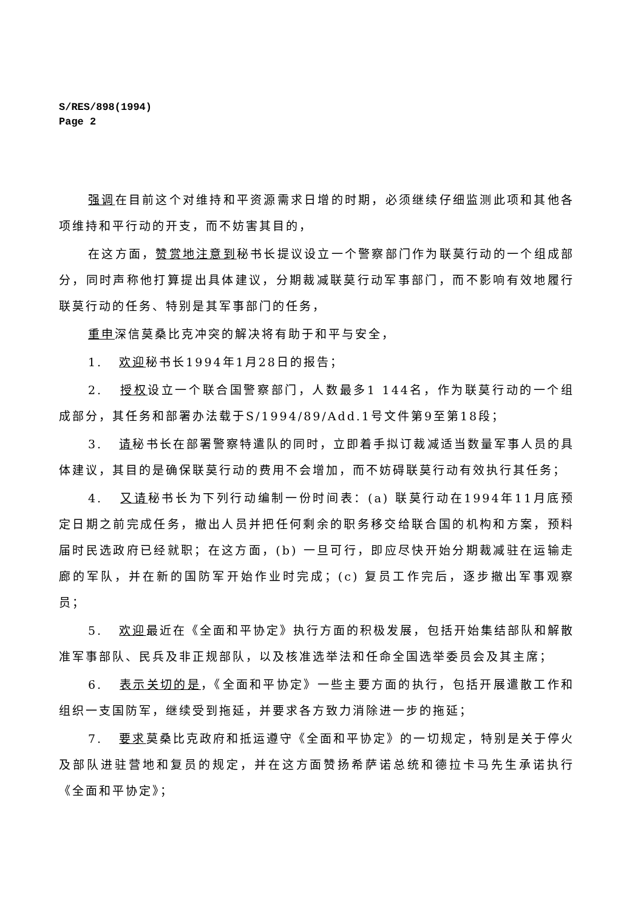S/RES/898(1994)
Page 2
强调在目前这个对维持和平资源需求日增的时期，必须继续仔细监测此项和其他各项维持和平行动的开支，而不妨害其目的，
在这方面，赞赏地注意到秘书长提议设立一个警察部门作为联莫行动的一个组成部分，同时声称他打算提出具体建议，分期裁减联莫行动军事部门，而不影响有效地履行联莫行动的任务、特别是其军事部门的任务，
重申深信莫桑比克冲突的解决将有助于和平与安全，
1. 欢迎秘书长1994年1月28日的报告；
2. 授权设立一个联合国警察部门，人数最多1 144名，作为联莫行动的一个组成部分，其任务和部署办法载于S/1994/89/Add.1号文件第9至第18段；
3. 请秘书长在部署警察特遣队的同时，立即着手拟订裁减适当数量军事人员的具体建议，其目的是确保联莫行动的费用不会增加，而不妨碍联莫行动有效执行其任务；
4. 又请秘书长为下列行动编制一份时间表：(a) 联莫行动在1994年11月底预定日期之前完成任务，撤出人员并把任何剩余的职务移交给联合国的机构和方案，预料届时民选政府已经就职；在这方面，(b) 一旦可行，即应尽快开始分期裁减驻在运输走廊的军队，并在新的国防军开始作业时完成；(c) 复员工作完后，逐步撤出军事观察员；
5. 欢迎最近在《全面和平协定》执行方面的积极发展，包括开始集结部队和解散准军事部队、民兵及非正规部队，以及核准选举法和任命全国选举委员会及其主席；
6. 表示关切的是，《全面和平协定》一些主要方面的执行，包括开展遣散工作和组织一支国防军，继续受到拖延，并要求各方致力消除进一步的拖延；
7. 要求莫桑比克政府和抵运遵守《全面和平协定》的一切规定，特别是关于停火及部队进驻营地和复员的规定，并在这方面赞扬希萨诺总统和德拉卡马先生承诺执行《全面和平协定》；